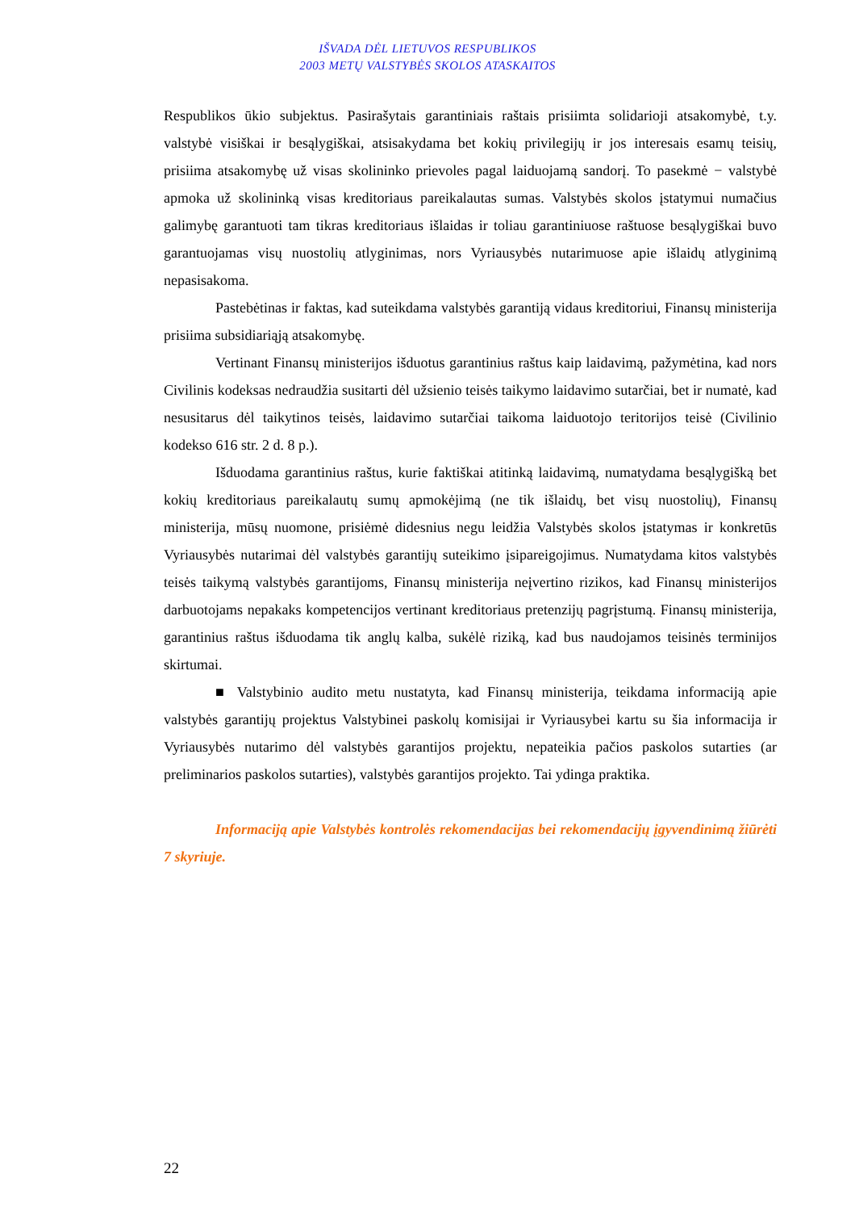IŠVADA DĖL LIETUVOS RESPUBLIKOS
2003 METŲ VALSTYBĖS SKOLOS ATASKAITOS
Respublikos ūkio subjektus. Pasirašytais garantiniais raštais prisiimta solidarioji atsakomybė, t.y. valstybė visiškai ir besąlygiškai, atsisakydama bet kokių privilegijų ir jos interesais esamų teisių, prisiima atsakomybę už visas skolininko prievoles pagal laiduojamą sandorį. To pasekmė − valstybė apmoka už skolininką visas kreditoriaus pareikalautas sumas. Valstybės skolos įstatymui numačius galimybę garantuoti tam tikras kreditoriaus išlaidas ir toliau garantiniuose raštuose besąlygiškai buvo garantuojamas visų nuostolių atlyginimas, nors Vyriausybės nutarimuose apie išlaidų atlyginimą nepasisakoma.
Pastebėtinas ir faktas, kad suteikdama valstybės garantiją vidaus kreditoriui, Finansų ministerija prisiima subsidiariąją atsakomybę.
Vertinant Finansų ministerijos išduotus garantinius raštus kaip laidavimą, pažymėtina, kad nors Civilinis kodeksas nedraudžia susitarti dėl užsienio teisės taikymo laidavimo sutarčiai, bet ir numatė, kad nesusitarus dėl taikytinos teisės, laidavimo sutarčiai taikoma laiduotojo teritorijos teisė (Civilinio kodekso 616 str. 2 d. 8 p.).
Išduodama garantinius raštus, kurie faktiškai atitinką laidavimą, numatydama besąlygišką bet kokių kreditoriaus pareikalautų sumų apmokėjimą (ne tik išlaidų, bet visų nuostolių), Finansų ministerija, mūsų nuomone, prisiėmė didesnius negu leidžia Valstybės skolos įstatymas ir konkretūs Vyriausybės nutarimai dėl valstybės garantijų suteikimo įsipareigojimus. Numatydama kitos valstybės teisės taikymą valstybės garantijoms, Finansų ministerija neįvertino rizikos, kad Finansų ministerijos darbuotojams nepakaks kompetencijos vertinant kreditoriaus pretenzijų pagrįstumą. Finansų ministerija, garantinius raštus išduodama tik anglų kalba, sukėlė riziką, kad bus naudojamos teisinės terminijos skirtumai.
■ Valstybinio audito metu nustatyta, kad Finansų ministerija, teikdama informaciją apie valstybės garantijų projektus Valstybinei paskolų komisijai ir Vyriausybei kartu su šia informacija ir Vyriausybės nutarimo dėl valstybės garantijos projektu, nepateikia pačios paskolos sutarties (ar preliminarios paskolos sutarties), valstybės garantijos projekto. Tai ydinga praktika.
Informaciją apie Valstybės kontrolės rekomendacijas bei rekomendacijų įgyvendinimą žiūrėti 7 skyriuje.
22